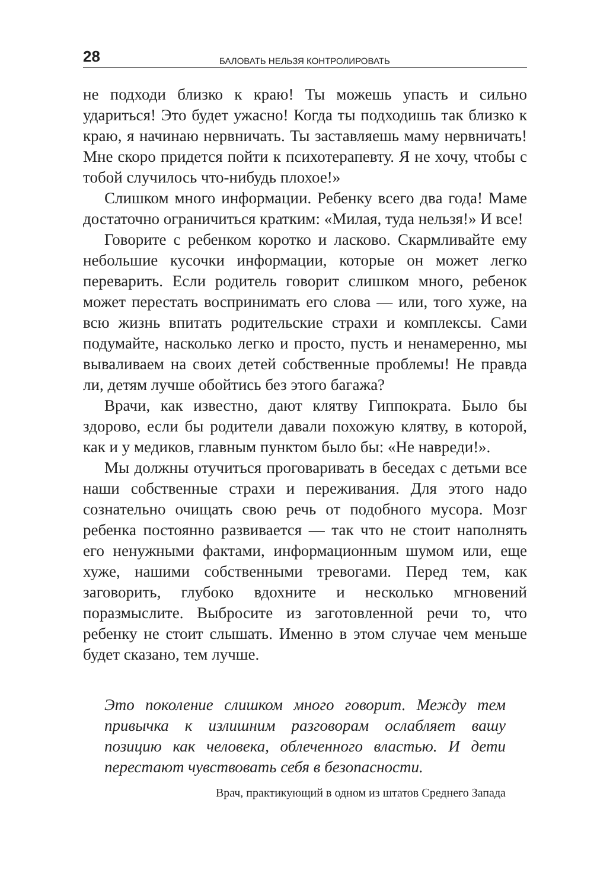28 БАЛОВАТЬ НЕЛЬЗЯ КОНТРОЛИРОВАТЬ
не подходи близко к краю! Ты можешь упасть и сильно удариться! Это будет ужасно! Когда ты подходишь так близко к краю, я начинаю нервничать. Ты заставляешь маму нервничать! Мне скоро придется пойти к психотерапевту. Я не хочу, чтобы с тобой случилось что-нибудь плохое!»
Слишком много информации. Ребенку всего два года! Маме достаточно ограничиться кратким: «Милая, туда нельзя!» И все!
Говорите с ребенком коротко и ласково. Скармливайте ему небольшие кусочки информации, которые он может легко переварить. Если родитель говорит слишком много, ребенок может перестать воспринимать его слова — или, того хуже, на всю жизнь впитать родительские страхи и комплексы. Сами подумайте, насколько легко и просто, пусть и ненамеренно, мы вываливаем на своих детей собственные проблемы! Не правда ли, детям лучше обойтись без этого багажа?
Врачи, как известно, дают клятву Гиппократа. Было бы здорово, если бы родители давали похожую клятву, в которой, как и у медиков, главным пунктом было бы: «Не навреди!».
Мы должны отучиться проговаривать в беседах с детьми все наши собственные страхи и переживания. Для этого надо сознательно очищать свою речь от подобного мусора. Мозг ребенка постоянно развивается — так что не стоит наполнять его ненужными фактами, информационным шумом или, еще хуже, нашими собственными тревогами. Перед тем, как заговорить, глубоко вдохните и несколько мгновений поразмыслите. Выбросите из заготовленной речи то, что ребенку не стоит слышать. Именно в этом случае чем меньше будет сказано, тем лучше.
Это поколение слишком много говорит. Между тем привычка к излишним разговорам ослабляет вашу позицию как человека, облеченного властью. И дети перестают чувствовать себя в безопасности.
Врач, практикующий в одном из штатов Среднего Запада